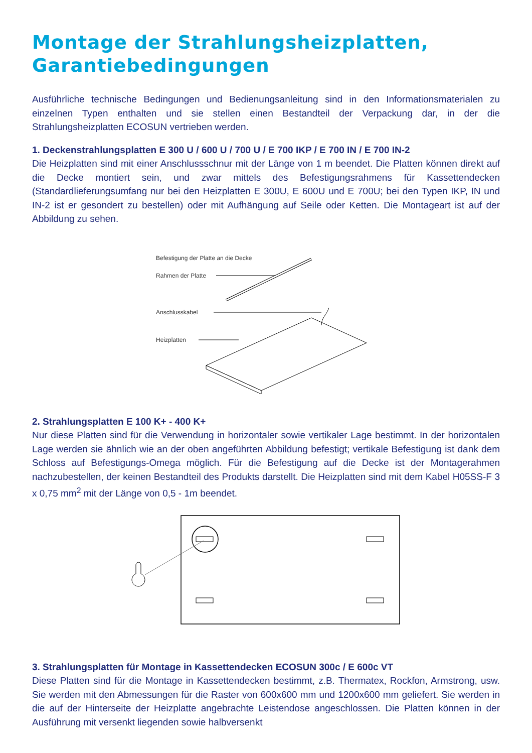Montage der Strahlungsheizplatten,
Garantiebedingungen
Ausführliche technische Bedingungen und Bedienungsanleitung sind in den Informationsmaterialen zu einzelnen Typen enthalten und sie stellen einen Bestandteil der Verpackung dar, in der die Strahlungsheizplatten ECOSUN vertrieben werden.
1. Deckenstrahlungsplatten E 300 U / 600 U / 700 U / E 700 IKP / E 700 IN / E 700 IN-2
Die Heizplatten sind mit einer Anschlussschnur mit der Länge von 1 m beendet. Die Platten können direkt auf die Decke montiert sein, und zwar mittels des Befestigungsrahmens für Kassettendecken (Standardlieferungsumfang nur bei den Heizplatten E 300U, E 600U und E 700U; bei den Typen IKP, IN und IN-2 ist er gesondert zu bestellen) oder mit Aufhängung auf Seile oder Ketten. Die Montageart ist auf der Abbildung zu sehen.
Befestigung der Platte an die Decke
Rahmen der Platte
Anschlusskabel
Heizplatten
2. Strahlungsplatten E 100 K+ - 400 K+
Nur diese Platten sind für die Verwendung in horizontaler sowie vertikaler Lage bestimmt. In der horizontalen Lage werden sie ähnlich wie an der oben angeführten Abbildung befestigt; vertikale Befestigung ist dank dem Schloss auf Befestigungs-Omega möglich. Für die Befestigung auf die Decke ist der Montagerahmen nachzubestellen, der keinen Bestandteil des Produkts darstellt. Die Heizplatten sind mit dem Kabel H05SS-F 3 x 0,75 mm<sup>2</sup> mit der Länge von 0,5 - 1m beendet.
3. Strahlungsplatten für Montage in Kassettendecken ECOSUN 300c / E 600c VT
Diese Platten sind für die Montage in Kassettendecken bestimmt, z.B. Thermatex, Rockfon, Armstrong, usw. Sie werden mit den Abmessungen für die Raster von 600x600 mm und 1200x600 mm geliefert. Sie werden in die auf der Hinterseite der Heizplatte angebrachte Leistendose angeschlossen. Die Platten können in der Ausführung mit versenkt liegenden sowie halbversenkt